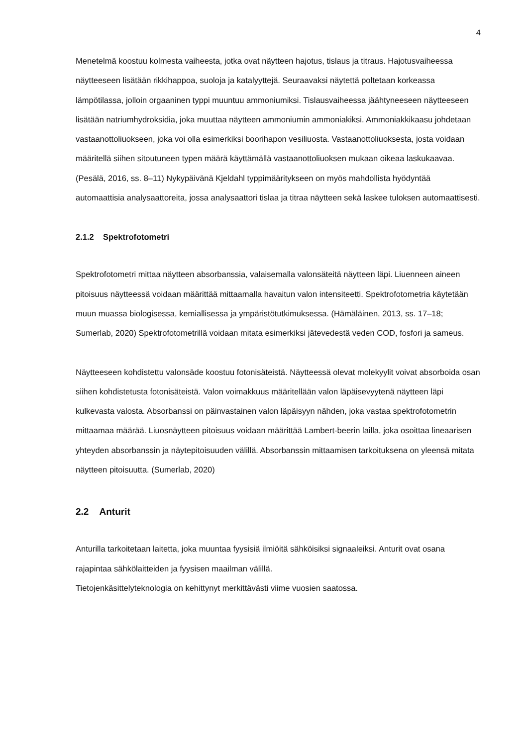4
Menetelmä koostuu kolmesta vaiheesta, jotka ovat näytteen hajotus, tislaus ja titraus. Hajotusvaiheessa näytteeseen lisätään rikkihappoa, suoloja ja katalyyttejä. Seuraavaksi näytettä poltetaan korkeassa lämpötilassa, jolloin orgaaninen typpi muuntuu ammoniumiksi. Tislausvaiheessa jäähtyneeseen näytteeseen lisätään natriumhydroksidia, joka muuttaa näytteen ammoniumin ammoniakiksi. Ammoniakkikaasu johdetaan vastaanottoliuokseen, joka voi olla esimerkiksi boorihapon vesiliuosta. Vastaanottoliuoksesta, josta voidaan määritellä siihen sitoutuneen typen määrä käyttämällä vastaanottoliuoksen mukaan oikeaa laskukaavaa. (Pesälä, 2016, ss. 8–11) Nykypäivänä Kjeldahl typpimääritykseen on myös mahdollista hyödyntää automaattisia analysaattoreita, jossa analysaattori tislaa ja titraa näytteen sekä laskee tuloksen automaattisesti.
2.1.2 Spektrofotometri
Spektrofotometri mittaa näytteen absorbanssia, valaisemalla valonsäteitä näytteen läpi. Liuenneen aineen pitoisuus näytteessä voidaan määrittää mittaamalla havaitun valon intensiteetti. Spektrofotometria käytetään muun muassa biologisessa, kemiallisessa ja ympäristötutkimuksessa. (Hämäläinen, 2013, ss. 17–18; Sumerlab, 2020) Spektrofotometrillä voidaan mitata esimerkiksi jätevedestä veden COD, fosfori ja sameus.
Näytteeseen kohdistettu valonsäde koostuu fotonisäteistä. Näytteessä olevat molekyylit voivat absorboida osan siihen kohdistetusta fotonisäteistä. Valon voimakkuus määritellään valon läpäisevyytenä näytteen läpi kulkevasta valosta. Absorbanssi on päinvastainen valon läpäisyyn nähden, joka vastaa spektrofotometrin mittaamaa määrää. Liuosnäytteen pitoisuus voidaan määrittää Lambert-beerin lailla, joka osoittaa lineaarisen yhteyden absorbanssin ja näytepitoisuuden välillä. Absorbanssin mittaamisen tarkoituksena on yleensä mitata näytteen pitoisuutta. (Sumerlab, 2020)
2.2 Anturit
Anturilla tarkoitetaan laitetta, joka muuntaa fyysisiä ilmiöitä sähköisiksi signaaleiksi. Anturit ovat osana rajapintaa sähkölaitteiden ja fyysisen maailman välillä.
Tietojenkäsittelyteknologia on kehittynyt merkittävästi viime vuosien saatossa.